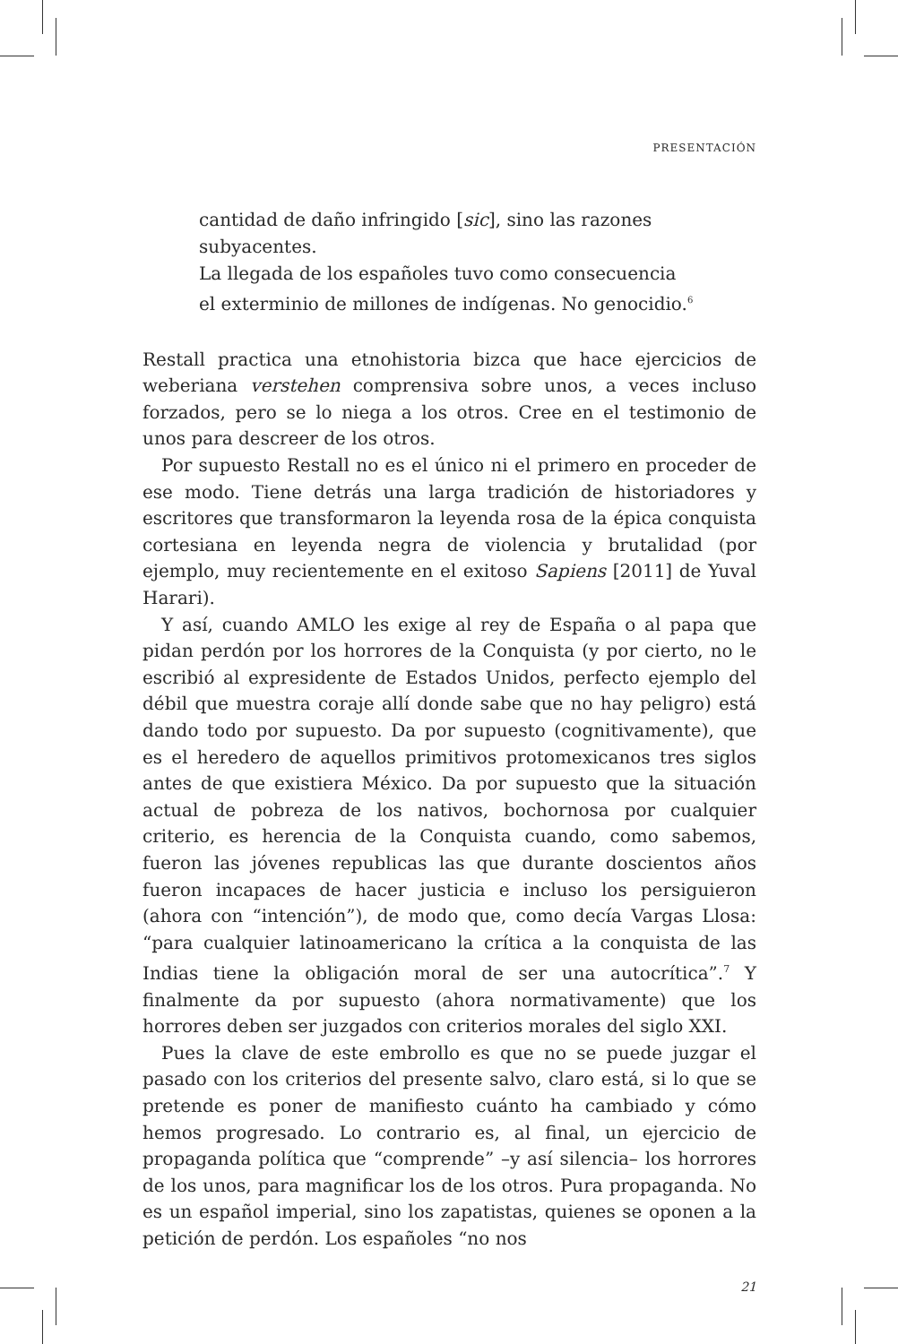PRESENTACIÓN
cantidad de daño infringido [sic], sino las razones subyacentes.
La llegada de los españoles tuvo como consecuencia
el exterminio de millones de indígenas. No genocidio.<sup>6</sup>
Restall practica una etnohistoria bizca que hace ejercicios de weberiana verstehen comprensiva sobre unos, a veces incluso forzados, pero se lo niega a los otros. Cree en el testimonio de unos para descreer de los otros.
Por supuesto Restall no es el único ni el primero en proceder de ese modo. Tiene detrás una larga tradición de historiadores y escritores que transformaron la leyenda rosa de la épica conquista cortesiana en leyenda negra de violencia y brutalidad (por ejemplo, muy recientemente en el exitoso Sapiens [2011] de Yuval Harari).
Y así, cuando AMLO les exige al rey de España o al papa que pidan perdón por los horrores de la Conquista (y por cierto, no le escribió al expresidente de Estados Unidos, perfecto ejemplo del débil que muestra coraje allí donde sabe que no hay peligro) está dando todo por supuesto. Da por supuesto (cognitivamente), que es el heredero de aquellos primitivos protomexicanos tres siglos antes de que existiera México. Da por supuesto que la situación actual de pobreza de los nativos, bochornosa por cualquier criterio, es herencia de la Conquista cuando, como sabemos, fueron las jóvenes republicas las que durante doscientos años fueron incapaces de hacer justicia e incluso los persiguieron (ahora con “intención”), de modo que, como decía Vargas Llosa: “para cualquier latinoamericano la crítica a la conquista de las Indias tiene la obligación moral de ser una autocrítica”.<sup>7</sup> Y finalmente da por supuesto (ahora normativamente) que los horrores deben ser juzgados con criterios morales del siglo XXI.
Pues la clave de este embrollo es que no se puede juzgar el pasado con los criterios del presente salvo, claro está, si lo que se pretende es poner de manifiesto cuánto ha cambiado y cómo hemos progresado. Lo contrario es, al final, un ejercicio de propaganda política que “comprende” –y así silencia– los horrores de los unos, para magnificar los de los otros. Pura propaganda. No es un español imperial, sino los zapatistas, quienes se oponen a la petición de perdón. Los españoles “no nos
21